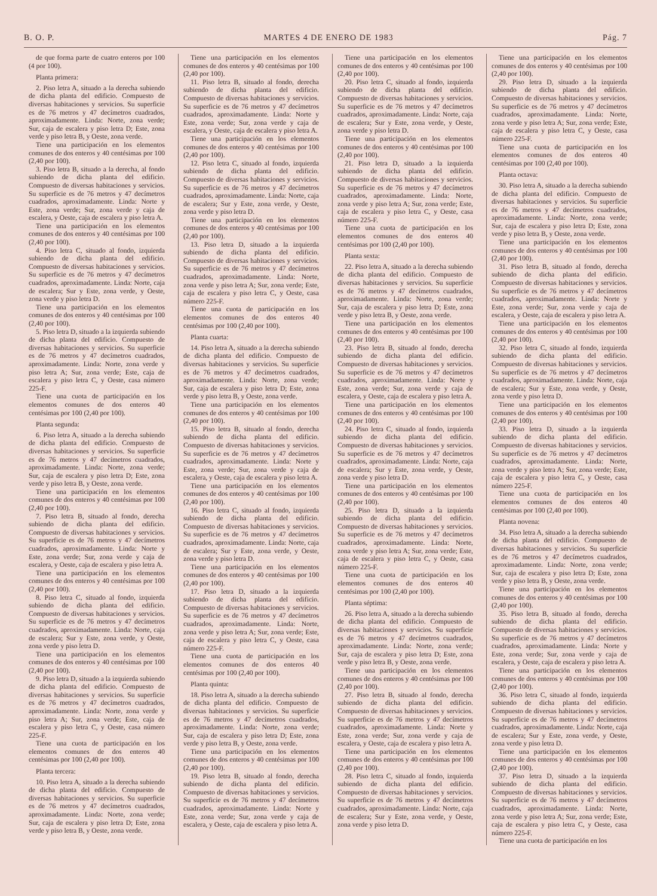B. O. P. MARTES 4 DE ENERO DE 1983 Pág. 7
de que forma parte de cuatro enteros por 100 (4 por 100).
Planta primera:
2. Piso letra A, situado a la derecha subiendo de dicha planta del edificio. Compuesto de diversas habitaciones y servicios. Su superficie es de 76 metros y 47 decímetros cuadrados, aproximadamente. Linda: Norte, zona verde; Sur, caja de escalera y piso letra D; Este, zona verde y piso letra B, y Oeste, zona verde.
Tiene una participación en los elementos comunes de dos enteros y 40 centésimas por 100 (2,40 por 100).
3. Piso letra B, situado a la derecha, al fondo subiendo de dicha planta del edificio. Compuesto de diversas habitaciones y servicios. Su superficie es de 76 metros y 47 decímetros cuadrados, aproximadamente. Linda: Norte y Este, zona verde; Sur, zona verde y caja de escalera, y Oeste, caja de escalera y piso letra A.
Tiene una participación en los elementos comunes de dos enteros y 40 centésimas por 100 (2,40 por 100).
4. Piso letra C, situado al fondo, izquierda subiendo de dicha planta del edificio. Compuesto de diversas habitaciones y servicios. Su superficie es de 76 metros y 47 decímetros cuadrados, aproximadamente. Linda: Norte, caja de escalera; Sur y Este, zona verde, y Oeste, zona verde y piso letra D.
Tiene una participación en los elementos comunes de dos enteros y 40 centésimas por 100 (2,40 por 100).
5. Piso letra D, situado a la izquierda subiendo de dicha planta del edificio. Compuesto de diversas habitaciones y servicios. Su superficie es de 76 metros y 47 decímetros cuadrados, aproximadamente. Linda: Norte, zona verde y piso letra A; Sur, zona verde; Este, caja de escalera y piso letra C, y Oeste, casa número 225-F.
Tiene una cuota de participación en los elementos comunes de dos enteros 40 centésimas por 100 (2,40 por 100).
Planta segunda:
6. Piso letra A, situado a la derecha subiendo de dicha planta del edificio. Compuesto de diversas habitaciones y servicios. Su superficie es de 76 metros y 47 decímetros cuadrados, aproximadamente. Linda: Norte, zona verde; Sur, caja de escalera y piso letra D; Este, zona verde y piso letra B, y Oeste, zona verde.
Tiene una participación en los elementos comunes de dos enteros y 40 centésimas por 100 (2,40 por 100).
7. Piso letra B, situado al fondo, derecha subiendo de dicha planta del edificio. Compuesto de diversas habitaciones y servicios. Su superficie es de 76 metros y 47 decímetros cuadrados, aproximadamente. Linda: Norte y Este, zona verde; Sur, zona verde y caja de escalera, y Oeste, caja de escalera y piso letra A.
Tiene una participación en los elementos comunes de dos enteros y 40 centésimas por 100 (2,40 por 100).
8. Piso letra C, situado al fondo, izquierda subiendo de dicha planta del edificio. Compuesto de diversas habitaciones y servicios. Su superficie es de 76 metros y 47 decímetros cuadrados, aproximadamente. Linda: Norte, caja de escalera; Sur y Este, zona verde, y Oeste, zona verde y piso letra D.
Tiene una participación en los elementos comunes de dos enteros y 40 centésimas por 100 (2,40 por 100).
9. Piso letra D, situado a la izquierda subiendo de dicha planta del edificio. Compuesto de diversas habitaciones y servicios. Su superficie es de 76 metros y 47 decímetros cuadrados, aproximadamente. Linda: Norte, zona verde y piso letra A; Sur, zona verde; Este, caja de escalera y piso letra C, y Oeste, casa número 225-F.
Tiene una cuota de participación en los elementos comunes de dos enteros 40 centésimas por 100 (2,40 por 100).
Planta tercera:
10. Piso letra A, situado a la derecha subiendo de dicha planta del edificio. Compuesto de diversas habitaciones y servicios. Su superficie es de 76 metros y 47 decímetros cuadrados, aproximadamente. Linda: Norte, zona verde; Sur, caja de escalera y piso letra D; Este, zona verde y piso letra B, y Oeste, zona verde.
Tiene una participación en los elementos comunes de dos enteros y 40 centésimas por 100 (2,40 por 100).
11. Piso letra B, situado al fondo, derecha subiendo de dicha planta del edificio. Compuesto de diversas habitaciones y servicios. Su superficie es de 76 metros y 47 decímetros cuadrados, aproximadamente. Linda: Norte y Este, zona verde; Sur, zona verde y caja de escalera, y Oeste, caja de escalera y piso letra A.
Tiene una participación en los elementos comunes de dos enteros y 40 centésimas por 100 (2,40 por 100).
12. Piso letra C, situado al fondo, izquierda subiendo de dicha planta del edificio. Compuesto de diversas habitaciones y servicios. Su superficie es de 76 metros y 47 decímetros cuadrados, aproximadamente. Linda: Norte, caja de escalera; Sur y Este, zona verde, y Oeste, zona verde y piso letra D.
Tiene una participación en los elementos comunes de dos enteros y 40 centésimas por 100 (2,40 por 100).
13. Piso letra D, situado a la izquierda subiendo de dicha planta del edificio. Compuesto de diversas habitaciones y servicios. Su superficie es de 76 metros y 47 decímetros cuadrados, aproximadamente. Linda: Norte, zona verde y piso letra A; Sur, zona verde; Este, caja de escalera y piso letra C, y Oeste, casa número 225-F.
Tiene una cuota de participación en los elementos comunes de dos enteros 40 centésimas por 100 (2,40 por 100).
Planta cuarta:
14. Piso letra A, situado a la derecha subiendo de dicha planta del edificio. Compuesto de diversas habitaciones y servicios. Su superficie es de 76 metros y 47 decímetros cuadrados, aproximadamente. Linda: Norte, zona verde; Sur, caja de escalera y piso letra D; Este, zona verde y piso letra B, y Oeste, zona verde.
Tiene una participación en los elementos comunes de dos enteros y 40 centésimas por 100 (2,40 por 100).
15. Piso letra B, situado al fondo, derecha subiendo de dicha planta del edificio. Compuesto de diversas habitaciones y servicios. Su superficie es de 76 metros y 47 decímetros cuadrados, aproximadamente. Linda: Norte y Este, zona verde; Sur, zona verde y caja de escalera, y Oeste, caja de escalera y piso letra A.
Tiene una participación en los elementos comunes de dos enteros y 40 centésimas por 100 (2,40 por 100).
16. Piso letra C, situado al fondo, izquierda subiendo de dicha planta del edificio. Compuesto de diversas habitaciones y servicios. Su superficie es de 76 metros y 47 decímetros cuadrados, aproximadamente. Linda: Norte, caja de escalera; Sur y Este, zona verde, y Oeste, zona verde y piso letra D.
Tiene una participación en los elementos comunes de dos enteros y 40 centésimas por 100 (2,40 por 100).
17. Piso letra D, situado a la izquierda subiendo de dicha planta del edificio. Compuesto de diversas habitaciones y servicios. Su superficie es de 76 metros y 47 decímetros cuadrados, aproximadamente. Linda: Norte, zona verde y piso letra A; Sur, zona verde; Este, caja de escalera y piso letra C, y Oeste, casa número 225-F.
Tiene una cuota de participación en los elementos comunes de dos enteros 40 centésimas por 100 (2,40 por 100).
Planta quinta:
18. Piso letra A, situado a la derecha subiendo de dicha planta del edificio. Compuesto de diversas habitaciones y servicios. Su superficie es de 76 metros y 47 decímetros cuadrados, aproximadamente. Linda: Norte, zona verde; Sur, caja de escalera y piso letra D; Este, zona verde y piso letra B, y Oeste, zona verde.
Tiene una participación en los elementos comunes de dos enteros y 40 centésimas por 100 (2,40 por 100).
19. Piso letra B, situado al fondo, derecha subiendo de dicha planta del edificio. Compuesto de diversas habitaciones y servicios. Su superficie es de 76 metros y 47 decímetros cuadrados, aproximadamente. Linda: Norte y Este, zona verde; Sur, zona verde y caja de escalera, y Oeste, caja de escalera y piso letra A.
Tiene una participación en los elementos comunes de dos enteros y 40 centésimas por 100 (2,40 por 100).
20. Piso letra C, situado al fondo, izquierda subiendo de dicha planta del edificio. Compuesto de diversas habitaciones y servicios. Su superficie es de 76 metros y 47 decímetros cuadrados, aproximadamente. Linda: Norte, caja de escalera; Sur y Este, zona verde, y Oeste, zona verde y piso letra D.
Tiene una participación en los elementos comunes de dos enteros y 40 centésimas por 100 (2,40 por 100).
21. Piso letra D, situado a la izquierda subiendo de dicha planta del edificio. Compuesto de diversas habitaciones y servicios. Su superficie es de 76 metros y 47 decímetros cuadrados, aproximadamente. Linda: Norte, zona verde y piso letra A; Sur, zona verde; Este, caja de escalera y piso letra C, y Oeste, casa número 225-F.
Tiene una cuota de participación en los elementos comunes de dos enteros 40 centésimas por 100 (2,40 por 100).
Planta sexta:
22. Piso letra A, situado a la derecha subiendo de dicha planta del edificio. Compuesto de diversas habitaciones y servicios. Su superficie es de 76 metros y 47 decímetros cuadrados, aproximadamente. Linda: Norte, zona verde; Sur, caja de escalera y piso letra D; Este, zona verde y piso letra B, y Oeste, zona verde.
Tiene una participación en los elementos comunes de dos enteros y 40 centésimas por 100 (2,40 por 100).
23. Piso letra B, situado al fondo, derecha subiendo de dicha planta del edificio. Compuesto de diversas habitaciones y servicios. Su superficie es de 76 metros y 47 decímetros cuadrados, aproximadamente. Linda: Norte y Este, zona verde; Sur, zona verde y caja de escalera, y Oeste, caja de escalera y piso letra A.
Tiene una participación en los elementos comunes de dos enteros y 40 centésimas por 100 (2,40 por 100).
24. Piso letra C, situado al fondo, izquierda subiendo de dicha planta del edificio. Compuesto de diversas habitaciones y servicios. Su superficie es de 76 metros y 47 decímetros cuadrados, aproximadamente. Linda: Norte, caja de escalera; Sur y Este, zona verde, y Oeste, zona verde y piso letra D.
Tiene una participación en los elementos comunes de dos enteros y 40 centésimas por 100 (2,40 por 100).
25. Piso letra D, situado a la izquierda subiendo de dicha planta del edificio. Compuesto de diversas habitaciones y servicios. Su superficie es de 76 metros y 47 decímetros cuadrados, aproximadamente. Linda: Norte, zona verde y piso letra A; Sur, zona verde; Este, caja de escalera y piso letra C, y Oeste, casa número 225-F.
Tiene una cuota de participación en los elementos comunes de dos enteros 40 centésimas por 100 (2,40 por 100).
Planta séptima:
26. Piso letra A, situado a la derecha subiendo de dicha planta del edificio. Compuesto de diversas habitaciones y servicios. Su superficie es de 76 metros y 47 decímetros cuadrados, aproximadamente. Linda: Norte, zona verde; Sur, caja de escalera y piso letra D; Este, zona verde y piso letra B, y Oeste, zona verde.
Tiene una participación en los elementos comunes de dos enteros y 40 centésimas por 100 (2,40 por 100).
27. Piso letra B, situado al fondo, derecha subiendo de dicha planta del edificio. Compuesto de diversas habitaciones y servicios. Su superficie es de 76 metros y 47 decímetros cuadrados, aproximadamente. Linda: Norte y Este, zona verde; Sur, zona verde y caja de escalera, y Oeste, caja de escalera y piso letra A.
Tiene una participación en los elementos comunes de dos enteros y 40 centésimas por 100 (2,40 por 100).
28. Piso letra C, situado al fondo, izquierda subiendo de dicha planta del edificio. Compuesto de diversas habitaciones y servicios. Su superficie es de 76 metros y 47 decímetros cuadrados, aproximadamente. Linda: Norte, caja de escalera; Sur y Este, zona verde, y Oeste, zona verde y piso letra D.
Tiene una participación en los elementos comunes de dos enteros y 40 centésimas por 100 (2,40 por 100).
29. Piso letra D, situado a la izquierda subiendo de dicha planta del edificio. Compuesto de diversas habitaciones y servicios. Su superficie es de 76 metros y 47 decímetros cuadrados, aproximadamente. Linda: Norte, zona verde y piso letra A; Sur, zona verde; Este, caja de escalera y piso letra C, y Oeste, casa número 225-F.
Tiene una cuota de participación en los elementos comunes de dos enteros 40 centésimas por 100 (2,40 por 100).
Planta octava:
30. Piso letra A, situado a la derecha subiendo de dicha planta del edificio. Compuesto de diversas habitaciones y servicios. Su superficie es de 76 metros y 47 decímetros cuadrados, aproximadamente. Linda: Norte, zona verde; Sur, caja de escalera y piso letra D; Este, zona verde y piso letra B, y Oeste, zona verde.
Tiene una participación en los elementos comunes de dos enteros y 40 centésimas por 100 (2,40 por 100).
31. Piso letra B, situado al fondo, derecha subiendo de dicha planta del edificio. Compuesto de diversas habitaciones y servicios. Su superficie es de 76 metros y 47 decímetros cuadrados, aproximadamente. Linda: Norte y Este, zona verde; Sur, zona verde y caja de escalera, y Oeste, caja de escalera y piso letra A.
Tiene una participación en los elementos comunes de dos enteros y 40 centésimas por 100 (2,40 por 100).
32. Piso letra C, situado al fondo, izquierda subiendo de dicha planta del edificio. Compuesto de diversas habitaciones y servicios. Su superficie es de 76 metros y 47 decímetros cuadrados, aproximadamente. Linda: Norte, caja de escalera; Sur y Este, zona verde, y Oeste, zona verde y piso letra D.
Tiene una participación en los elementos comunes de dos enteros y 40 centésimas por 100 (2,40 por 100).
33. Piso letra D, situado a la izquierda subiendo de dicha planta del edificio. Compuesto de diversas habitaciones y servicios. Su superficie es de 76 metros y 47 decímetros cuadrados, aproximadamente. Linda: Norte, zona verde y piso letra A; Sur, zona verde; Este, caja de escalera y piso letra C, y Oeste, casa número 225-F.
Tiene una cuota de participación en los elementos comunes de dos enteros 40 centésimas por 100 (2,40 por 100).
Planta novena:
34. Piso letra A, situado a la derecha subiendo de dicha planta del edificio. Compuesto de diversas habitaciones y servicios. Su superficie es de 76 metros y 47 decímetros cuadrados, aproximadamente. Linda: Norte, zona verde; Sur, caja de escalera y piso letra D; Este, zona verde y piso letra B, y Oeste, zona verde.
Tiene una participación en los elementos comunes de dos enteros y 40 centésimas por 100 (2,40 por 100).
35. Piso letra B, situado al fondo, derecha subiendo de dicha planta del edificio. Compuesto de diversas habitaciones y servicios. Su superficie es de 76 metros y 47 decímetros cuadrados, aproximadamente. Linda: Norte y Este, zona verde; Sur, zona verde y caja de escalera, y Oeste, caja de escalera y piso letra A.
Tiene una participación en los elementos comunes de dos enteros y 40 centésimas por 100 (2,40 por 100).
36. Piso letra C, situado al fondo, izquierda subiendo de dicha planta del edificio. Compuesto de diversas habitaciones y servicios. Su superficie es de 76 metros y 47 decímetros cuadrados, aproximadamente. Linda: Norte, caja de escalera; Sur y Este, zona verde, y Oeste, zona verde y piso letra D.
Tiene una participación en los elementos comunes de dos enteros y 40 centésimas por 100 (2,40 por 100).
37. Piso letra D, situado a la izquierda subiendo de dicha planta del edificio. Compuesto de diversas habitaciones y servicios. Su superficie es de 76 metros y 47 decímetros cuadrados, aproximadamente. Linda: Norte, zona verde y piso letra A; Sur, zona verde; Este, caja de escalera y piso letra C, y Oeste, casa número 225-F.
Tiene una cuota de participación en los